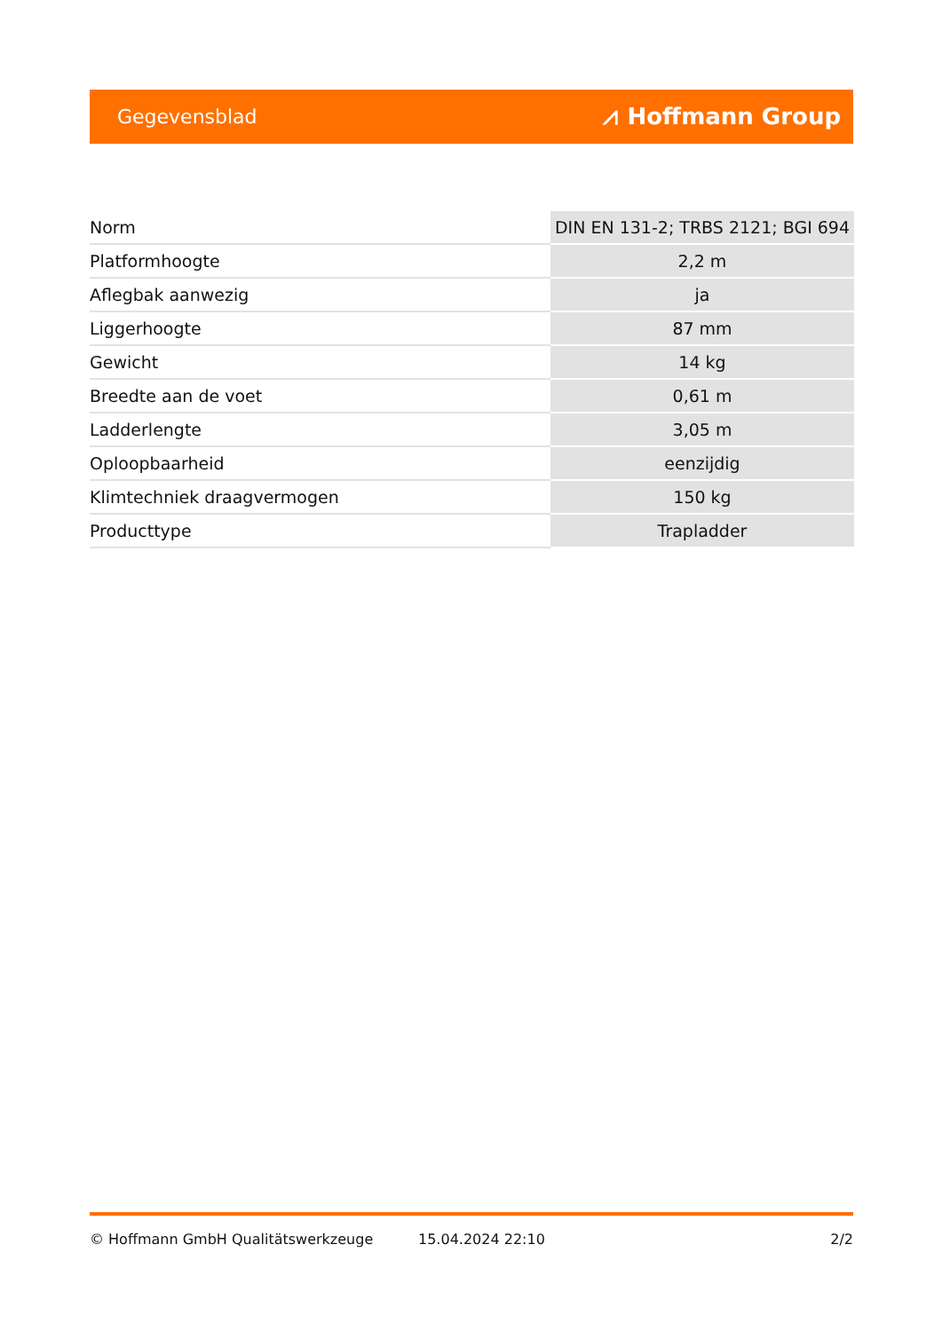Gegevensblad ⩘ Hoffmann Group
| Norm | DIN EN 131-2; TRBS 2121; BGI 694 |
| Platformhoogte | 2,2 m |
| Aflegbak aanwezig | ja |
| Liggerhoogte | 87 mm |
| Gewicht | 14 kg |
| Breedte aan de voet | 0,61 m |
| Ladderlengte | 3,05 m |
| Oploopbaarheid | eenzijdig |
| Klimtechniek draagvermogen | 150 kg |
| Producttype | Trapladder |
© Hoffmann GmbH Qualitätswerkzeuge 15.04.2024 22:10 2/2